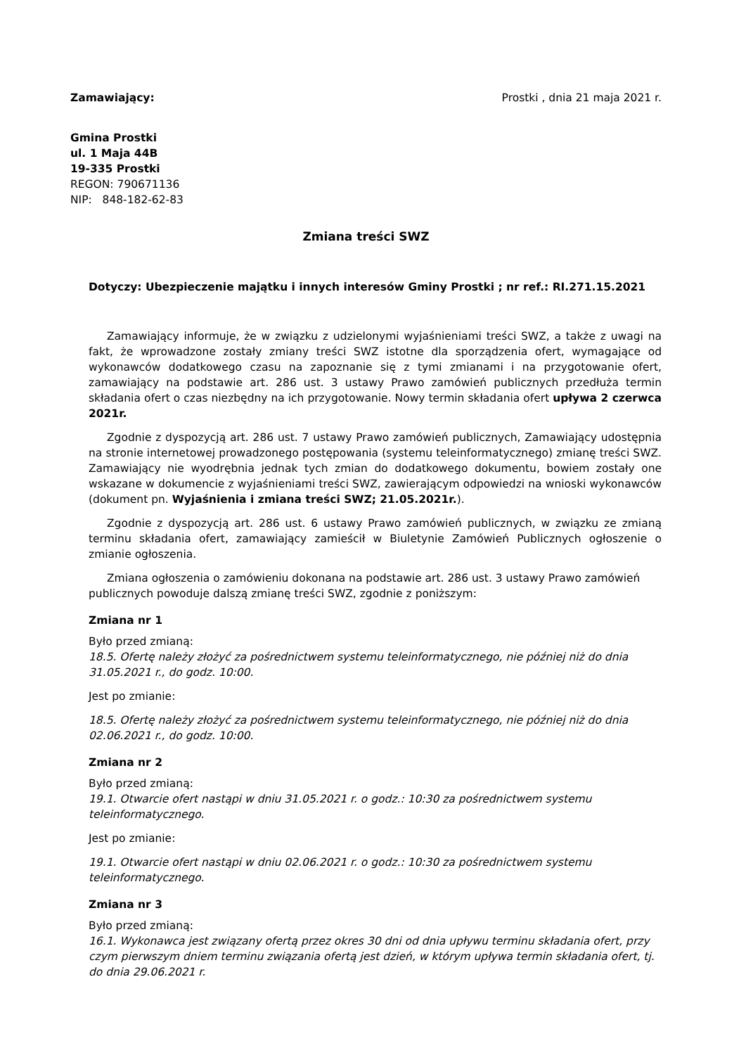Zamawiający: Prostki , dnia 21 maja 2021 r.
Gmina Prostki
ul. 1 Maja 44B
19-335 Prostki
REGON: 790671136
NIP: 848-182-62-83
Zmiana treści SWZ
Dotyczy: Ubezpieczenie majątku i innych interesów Gminy Prostki ; nr ref.: RI.271.15.2021
Zamawiający informuje, że w związku z udzielonymi wyjaśnieniami treści SWZ, a także z uwagi na fakt, że wprowadzone zostały zmiany treści SWZ istotne dla sporządzenia ofert, wymagające od wykonawców dodatkowego czasu na zapoznanie się z tymi zmianami i na przygotowanie ofert, zamawiający na podstawie art. 286 ust. 3 ustawy Prawo zamówień publicznych przedłuża termin składania ofert o czas niezbędny na ich przygotowanie. Nowy termin składania ofert upływa 2 czerwca 2021r.
Zgodnie z dyspozycją art. 286 ust. 7 ustawy Prawo zamówień publicznych, Zamawiający udostępnia na stronie internetowej prowadzonego postępowania (systemu teleinformatycznego) zmianę treści SWZ. Zamawiający nie wyodrębnia jednak tych zmian do dodatkowego dokumentu, bowiem zostały one wskazane w dokumencie z wyjaśnieniami treści SWZ, zawierającym odpowiedzi na wnioski wykonawców (dokument pn. Wyjaśnienia i zmiana treści SWZ; 21.05.2021r.).
Zgodnie z dyspozycją art. 286 ust. 6 ustawy Prawo zamówień publicznych, w związku ze zmianą terminu składania ofert, zamawiający zamieścił w Biuletynie Zamówień Publicznych ogłoszenie o zmianie ogłoszenia.
Zmiana ogłoszenia o zamówieniu dokonana na podstawie art. 286 ust. 3 ustawy Prawo zamówień publicznych powoduje dalszą zmianę treści SWZ, zgodnie z poniższym:
Zmiana nr 1
Było przed zmianą:
18.5. Ofertę należy złożyć za pośrednictwem systemu teleinformatycznego, nie później niż do dnia 31.05.2021 r., do godz. 10:00.
Jest po zmianie:
18.5. Ofertę należy złożyć za pośrednictwem systemu teleinformatycznego, nie później niż do dnia 02.06.2021 r., do godz. 10:00.
Zmiana nr 2
Było przed zmianą:
19.1. Otwarcie ofert nastąpi w dniu 31.05.2021 r. o godz.: 10:30 za pośrednictwem systemu teleinformatycznego.
Jest po zmianie:
19.1. Otwarcie ofert nastąpi w dniu 02.06.2021 r. o godz.: 10:30 za pośrednictwem systemu teleinformatycznego.
Zmiana nr 3
Było przed zmianą:
16.1. Wykonawca jest związany ofertą przez okres 30 dni od dnia upływu terminu składania ofert, przy czym pierwszym dniem terminu związania ofertą jest dzień, w którym upływa termin składania ofert, tj. do dnia 29.06.2021 r.